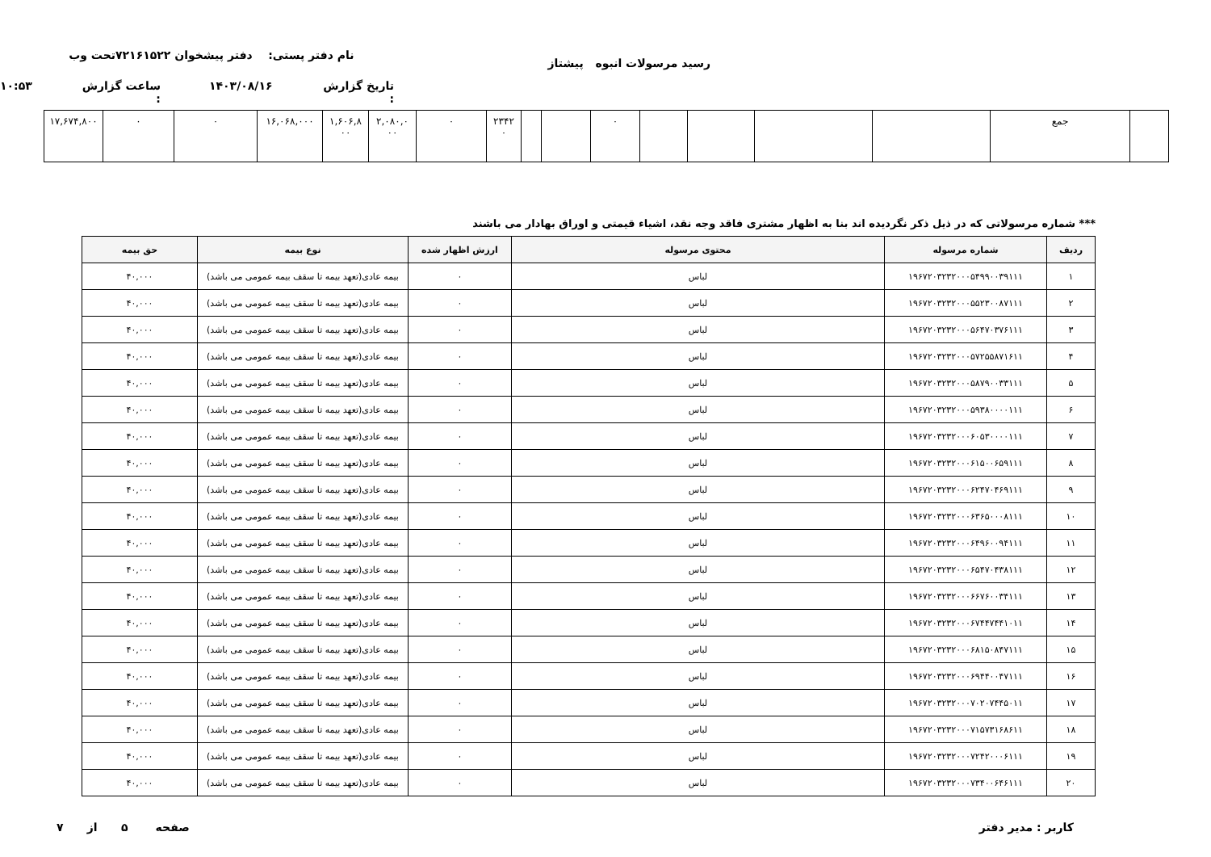رسید مرسولات انبوه پیشتاز
نام دفتر پستی: دفتر پیشخوان ۷۲۱۶۱۵۲۲تحت وب
تاریخ گزارش : ۱۴۰۳/۰۸/۱۶ ساعت گزارش : ۱۰:۵۳
| | جمع | | | | | ۰ | | | ۲۳۴۲ ۰ | ۰ | ۲,۰۸۰,۰ ۰۰ | ۱,۶۰۶,۸ ۰۰ | ۱۶,۰۶۸,۰۰۰ | ۰ | ۰ | ۱۷,۶۷۴,۸۰۰ |
*** شماره مرسولاتی که در ذیل ذکر نگردیده اند بنا به اظهار مشتری فاقد وجه نقد، اشیاء قیمتی و اوراق بهادار می باشند
| ردیف | شماره مرسوله | محتوی مرسوله | ارزش اظهار شده | نوع بیمه | حق بیمه |
| --- | --- | --- | --- | --- | --- |
| ۱ | ۱۹۶۷۲۰۳۲۳۲۰۰۰۵۴۹۹۰۰۳۹۱۱۱ | لباس | ۰ | بیمه عادی(تعهد بیمه تا سقف بیمه عمومی می باشد) | ۴۰,۰۰۰ |
| ۲ | ۱۹۶۷۲۰۳۲۳۲۰۰۰۵۵۲۳۰۰۸۷۱۱۱ | لباس | ۰ | بیمه عادی(تعهد بیمه تا سقف بیمه عمومی می باشد) | ۴۰,۰۰۰ |
| ۳ | ۱۹۶۷۲۰۳۲۳۲۰۰۰۵۶۴۷۰۳۷۶۱۱۱ | لباس | ۰ | بیمه عادی(تعهد بیمه تا سقف بیمه عمومی می باشد) | ۴۰,۰۰۰ |
| ۴ | ۱۹۶۷۲۰۳۲۳۲۰۰۰۵۷۲۵۵۸۷۱۶۱۱ | لباس | ۰ | بیمه عادی(تعهد بیمه تا سقف بیمه عمومی می باشد) | ۴۰,۰۰۰ |
| ۵ | ۱۹۶۷۲۰۳۲۳۲۰۰۰۵۸۷۹۰۰۳۳۱۱۱ | لباس | ۰ | بیمه عادی(تعهد بیمه تا سقف بیمه عمومی می باشد) | ۴۰,۰۰۰ |
| ۶ | ۱۹۶۷۲۰۳۲۳۲۰۰۰۵۹۳۸۰۰۰۰۱۱۱ | لباس | ۰ | بیمه عادی(تعهد بیمه تا سقف بیمه عمومی می باشد) | ۴۰,۰۰۰ |
| ۷ | ۱۹۶۷۲۰۳۲۳۲۰۰۰۶۰۵۳۰۰۰۰۱۱۱ | لباس | ۰ | بیمه عادی(تعهد بیمه تا سقف بیمه عمومی می باشد) | ۴۰,۰۰۰ |
| ۸ | ۱۹۶۷۲۰۳۲۳۲۰۰۰۶۱۵۰۰۶۵۹۱۱۱ | لباس | ۰ | بیمه عادی(تعهد بیمه تا سقف بیمه عمومی می باشد) | ۴۰,۰۰۰ |
| ۹ | ۱۹۶۷۲۰۳۲۳۲۰۰۰۶۲۴۷۰۴۶۹۱۱۱ | لباس | ۰ | بیمه عادی(تعهد بیمه تا سقف بیمه عمومی می باشد) | ۴۰,۰۰۰ |
| ۱۰ | ۱۹۶۷۲۰۳۲۳۲۰۰۰۶۳۶۵۰۰۰۸۱۱۱ | لباس | ۰ | بیمه عادی(تعهد بیمه تا سقف بیمه عمومی می باشد) | ۴۰,۰۰۰ |
| ۱۱ | ۱۹۶۷۲۰۳۲۳۲۰۰۰۶۴۹۶۰۰۹۴۱۱۱ | لباس | ۰ | بیمه عادی(تعهد بیمه تا سقف بیمه عمومی می باشد) | ۴۰,۰۰۰ |
| ۱۲ | ۱۹۶۷۲۰۳۲۳۲۰۰۰۶۵۴۷۰۴۳۸۱۱۱ | لباس | ۰ | بیمه عادی(تعهد بیمه تا سقف بیمه عمومی می باشد) | ۴۰,۰۰۰ |
| ۱۳ | ۱۹۶۷۲۰۳۲۳۲۰۰۰۶۶۷۶۰۰۳۴۱۱۱ | لباس | ۰ | بیمه عادی(تعهد بیمه تا سقف بیمه عمومی می باشد) | ۴۰,۰۰۰ |
| ۱۴ | ۱۹۶۷۲۰۳۲۳۲۰۰۰۶۷۴۴۷۴۴۱۰۱۱ | لباس | ۰ | بیمه عادی(تعهد بیمه تا سقف بیمه عمومی می باشد) | ۴۰,۰۰۰ |
| ۱۵ | ۱۹۶۷۲۰۳۲۳۲۰۰۰۶۸۱۵۰۸۴۷۱۱۱ | لباس | ۰ | بیمه عادی(تعهد بیمه تا سقف بیمه عمومی می باشد) | ۴۰,۰۰۰ |
| ۱۶ | ۱۹۶۷۲۰۳۲۳۲۰۰۰۶۹۴۴۰۰۴۷۱۱۱ | لباس | ۰ | بیمه عادی(تعهد بیمه تا سقف بیمه عمومی می باشد) | ۴۰,۰۰۰ |
| ۱۷ | ۱۹۶۷۲۰۳۲۳۲۰۰۰۷۰۲۰۷۴۴۵۰۱۱ | لباس | ۰ | بیمه عادی(تعهد بیمه تا سقف بیمه عمومی می باشد) | ۴۰,۰۰۰ |
| ۱۸ | ۱۹۶۷۲۰۳۲۳۲۰۰۰۷۱۵۷۳۱۶۸۶۱۱ | لباس | ۰ | بیمه عادی(تعهد بیمه تا سقف بیمه عمومی می باشد) | ۴۰,۰۰۰ |
| ۱۹ | ۱۹۶۷۲۰۳۲۳۲۰۰۰۷۲۴۲۰۰۰۶۱۱۱ | لباس | ۰ | بیمه عادی(تعهد بیمه تا سقف بیمه عمومی می باشد) | ۴۰,۰۰۰ |
| ۲۰ | ۱۹۶۷۲۰۳۲۳۲۰۰۰۷۳۴۰۰۶۴۶۱۱۱ | لباس | ۰ | بیمه عادی(تعهد بیمه تا سقف بیمه عمومی می باشد) | ۴۰,۰۰۰ |
کاربر : مدیر دفتر صفحه ۵ از ۷